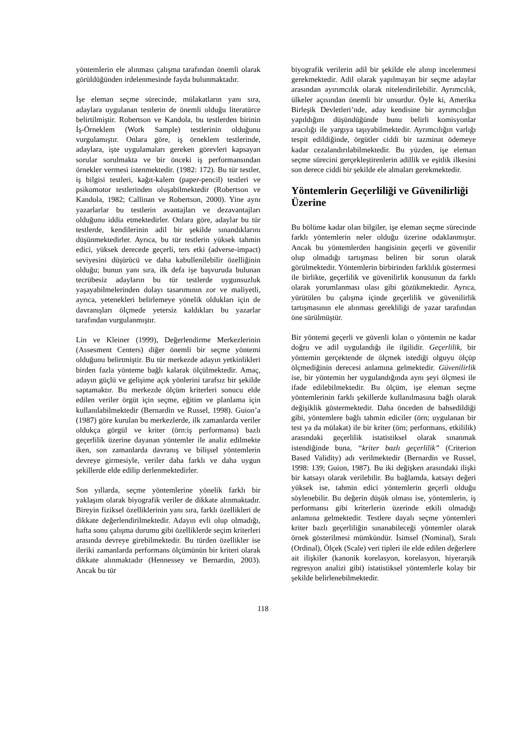yöntemlerin ele alınması çalışma tarafından önemli olarak görüldüğünden irdelenmesinde fayda bulunmaktadır.
İşe eleman seçme sürecinde, mülakatların yanı sıra, adaylara uygulanan testlerin de önemli olduğu literatürce belirtilmiştir. Robertson ve Kandola, bu testlerden birinin İş-Örneklem (Work Sample) testlerinin olduğunu vurgulamıştır. Onlara göre, iş örneklem testlerinde, adaylara, işte uygulamaları gereken görevleri kapsayan sorular sorulmakta ve bir önceki iş performansından örnekler vermesi istenmektedir. (1982: 172). Bu tür testler, iş bilgisi testleri, kağıt-kalem (paper-pencil) testleri ve psikomotor testlerinden oluşabilmektedir (Robertson ve Kandola, 1982; Callinan ve Robertson, 2000). Yine aynı yazarlarlar bu testlerin avantajları ve dezavantajları olduğunu iddia etmektedirler. Onlara göre, adaylar bu tür testlerde, kendilerinin adil bir şekilde sınandıklarını düşünmektedirler. Ayrıca, bu tür testlerin yüksek tahmin edici, yüksek derecede geçerli, ters etki (adverse-impact) seviyesini düşürücü ve daha kabullenilebilir özelliğinin olduğu; bunun yanı sıra, ilk defa işe başvuruda bulunan tecrübesiz adayların bu tür testlerde uygunsuzluk yaşayabilmelerinden dolayı tasarımının zor ve maliyetli, ayrıca, yetenekleri belirlemeye yönelik oldukları için de davranışları ölçmede yetersiz kaldıkları bu yazarlar tarafından vurgulanmıştır.
Lin ve Kleiner (1999), Değerlendirme Merkezlerinin (Assesment Centers) diğer önemli bir seçme yöntemi olduğunu belirtmiştir. Bu tür merkezde adayın yetkinlikleri birden fazla yönteme bağlı kalarak ölçülmektedir. Amaç, adayın güçlü ve gelişime açık yönlerini tarafsız bir şekilde saptamaktır. Bu merkezde ölçüm kriterleri sonucu elde edilen veriler örgüt için seçme, eğitim ve planlama için kullanılabilmektedir (Bernardin ve Russel, 1998). Guion’a (1987) göre kurulan bu merkezlerde, ilk zamanlarda veriler oldukça görgül ve kriter (örn:iş performansı) bazlı geçerlilik üzerine dayanan yöntemler ile analiz edilmekte iken, son zamanlarda davranış ve bilişsel yöntemlerin devreye girmesiyle, veriler daha farklı ve daha uygun şekillerde elde edilip derlenmektedirler.
Son yıllarda, seçme yöntemlerine yönelik farklı bir yaklaşım olarak biyografik veriler de dikkate alınmaktadır. Bireyin fiziksel özelliklerinin yanı sıra, farklı özellikleri de dikkate değerlendirilmektedir. Adayın evli olup olmadığı, hafta sonu çalışma durumu gibi özelliklerde seçim kriterleri arasında devreye girebilmektedir. Bu türden özellikler ise ileriki zamanlarda performans ölçümünün bir kriteri olarak dikkate alınmaktadır (Hennessey ve Bernardin, 2003). Ancak bu tür
biyografik verilerin adil bir şekilde ele alınıp incelenmesi gerekmektedir. Adil olarak yapılmayan bir seçme adaylar arasından ayırımcılık olarak nitelendirilebilir. Ayrımcılık, ülkeler açısından önemli bir unsurdur. Öyle ki, Amerika Birleşik Devletleri’nde, aday kendisine bir ayrımcılığın yapıldığını düşündüğünde bunu belirli komisyonlar aracılığı ile yargıya taşıyabilmektedir. Ayrımcılığın varlığı tespit edildiğinde, örgütler ciddi bir tazminat ödemeye kadar cezalandırılabilmektedir. Bu yüzden, işe eleman seçme sürecini gerçekleştirenlerin adillik ve eşitlik ilkesini son derece ciddi bir şekilde ele almaları gerekmektedir.
Yöntemlerin Geçerliliği ve Güvenilirliği Üzerine
Bu bölüme kadar olan bilgiler, işe eleman seçme sürecinde farklı yöntemlerin neler olduğu üzerine odaklanmıştır. Ancak bu yöntemlerden hangisinin geçerli ve güvenilir olup olmadığı tartışması beliren bir sorun olarak görülmektedir. Yöntemlerin birbirinden farklılık göstermesi ile birlikte, geçerlilik ve güvenilirlik konusunun da farklı olarak yorumlanması olası gibi gözükmektedir. Ayrıca, yürütülen bu çalışma içinde geçerlilik ve güvenilirlik tartışmasının ele alınması gerekliliği de yazar tarafından öne sürülmüştür.
Bir yöntemi geçerli ve güvenli kılan o yöntemin ne kadar doğru ve adil uygulandığı ile ilgilidir. Geçerlilik, bir yöntemin gerçektende de ölçmek istediği olguyu ölçüp ölçmediğinin derecesi anlamına gelmektedir. Güvenilirlik ise, bir yöntemin her uygulandığında aynı şeyi ölçmesi ile ifade edilebilmektedir. Bu ölçüm, işe eleman seçme yöntemlerinin farklı şekillerde kullanılmasına bağlı olarak değişiklik göstermektedir. Daha önceden de bahsedildiği gibi, yöntemlere bağlı tahmin ediciler (örn; uygulanan bir test ya da mülakat) ile bir kriter (örn; performans, etkililik) arasındaki geçerlilik istatistiksel olarak sınanmak istendiğinde buna, “kriter bazlı geçerlilik” (Criterion Based Validity) adı verilmektedir (Bernardin ve Russel, 1998: 139; Guion, 1987). Bu iki değişken arasındaki ilişki bir katsayı olarak verilebilir. Bu bağlamda, katsayı değeri yüksek ise, tahmin edici yöntemlerin geçerli olduğu söylenebilir. Bu değerin düşük olması ise, yöntemlerin, iş performansı gibi kriterlerin üzerinde etkili olmadığı anlamına gelmektedir. Testlere dayalı seçme yöntemleri kriter bazlı geçerliliğin sınanabileceği yöntemler olarak örnek gösterilmesi mümkündür. İsimsel (Nominal), Sıralı (Ordinal), Ölçek (Scale) veri tipleri ile elde edilen değerlere ait ilişkiler (kanonik korelasyon, korelasyon, hiyerarşik regresyon analizi gibi) istatistiksel yöntemlerle kolay bir şekilde belirlenebilmektedir.
118